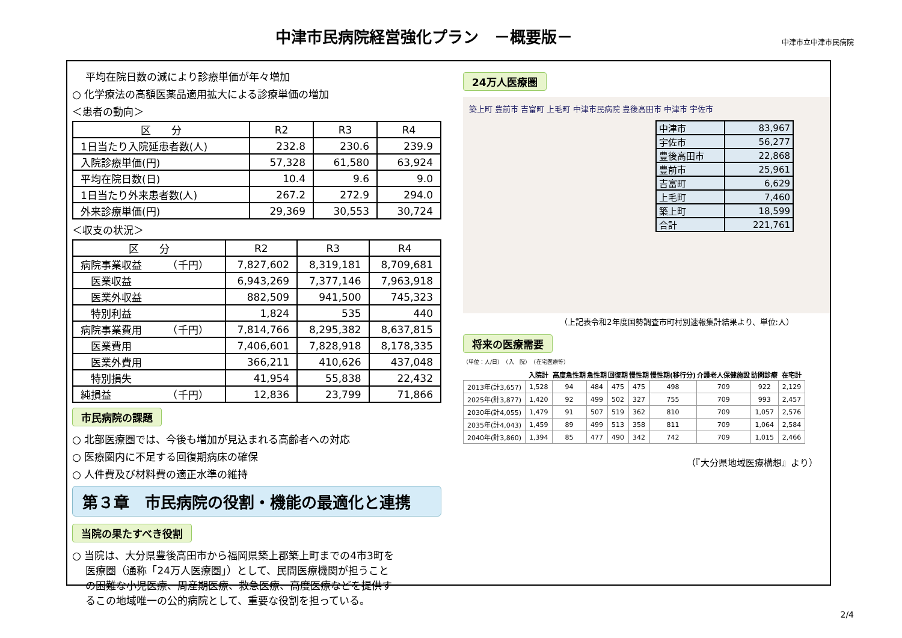中津市民病院経営強化プラン　－概要版－
中津市立中津市民病院
　 平均在院日数の減により診療単価が年々増加
○ 化学療法の高額医薬品適用拡大による診療単価の増加
＜患者の動向＞
| 区 分 | R2 | R3 | R4 |
| --- | --- | --- | --- |
| 1日当たり入院延患者数(人) | 232.8 | 230.6 | 239.9 |
| 入院診療単価(円) | 57,328 | 61,580 | 63,924 |
| 平均在院日数(日) | 10.4 | 9.6 | 9.0 |
| 1日当たり外来患者数(人) | 267.2 | 272.9 | 294.0 |
| 外来診療単価(円) | 29,369 | 30,553 | 30,724 |
＜収支の状況＞
| 区 分 | R2 | R3 | R4 |
| --- | --- | --- | --- |
| 病院事業収益 （千円） | 7,827,602 | 8,319,181 | 8,709,681 |
| 医業収益 | 6,943,269 | 7,377,146 | 7,963,918 |
| 医業外収益 | 882,509 | 941,500 | 745,323 |
| 特別利益 | 1,824 | 535 | 440 |
| 病院事業費用 （千円） | 7,814,766 | 8,295,382 | 8,637,815 |
| 医業費用 | 7,406,601 | 7,828,918 | 8,178,335 |
| 医業外費用 | 366,211 | 410,626 | 437,048 |
| 特別損失 | 41,954 | 55,838 | 22,432 |
| 純損益 （千円） | 12,836 | 23,799 | 71,866 |
市民病院の課題
○ 北部医療圏では、今後も増加が見込まれる高齢者への対応
○ 医療圏内に不足する回復期病床の確保
○ 人件費及び材料費の適正水準の維持
第３章　市民病院の役割・機能の最適化と連携
当院の果たすべき役割
○ 当院は、大分県豊後高田市から福岡県築上郡築上町までの4市3町を
　 医療圏（通称「24万人医療圏」）として、民間医療機関が担うこと
　 の困難な小児医療、周産期医療、救急医療、高度医療などを提供す
　 るこの地域唯一の公的病院として、重要な役割を担っている。
24万人医療圏
築上町 豊前市 吉富町 上毛町 中津市民病院 豊後高田市 中津市 宇佐市
| 中津市 | 83,967 |
| 宇佐市 | 56,277 |
| 豊後高田市 | 22,868 |
| 豊前市 | 25,961 |
| 吉富町 | 6,629 |
| 上毛町 | 7,460 |
| 築上町 | 18,599 |
| 合計 | 221,761 |
（上記表令和2年度国勢調査市町村別速報集計結果より、単位:人）
将来の医療需要
（単位：人/日）　（入　院）　（在宅医療等）
| | 入院計 | 高度急性期 | 急性期 | 回復期 | 慢性期 | 慢性期(移行分) | 介護老人保健施設 | 訪問診療 | 在宅計 |
| --- | --- | --- | --- | --- | --- | --- | --- | --- | --- |
| 2013年(計3,657) | 1,528 | 94 | 484 | 475 | 475 | 498 | 709 | 922 | 2,129 |
| 2025年(計3,877) | 1,420 | 92 | 499 | 502 | 327 | 755 | 709 | 993 | 2,457 |
| 2030年(計4,055) | 1,479 | 91 | 507 | 519 | 362 | 810 | 709 | 1,057 | 2,576 |
| 2035年(計4,043) | 1,459 | 89 | 499 | 513 | 358 | 811 | 709 | 1,064 | 2,584 |
| 2040年(計3,860) | 1,394 | 85 | 477 | 490 | 342 | 742 | 709 | 1,015 | 2,466 |
（『大分県地域医療構想』より）
2/4